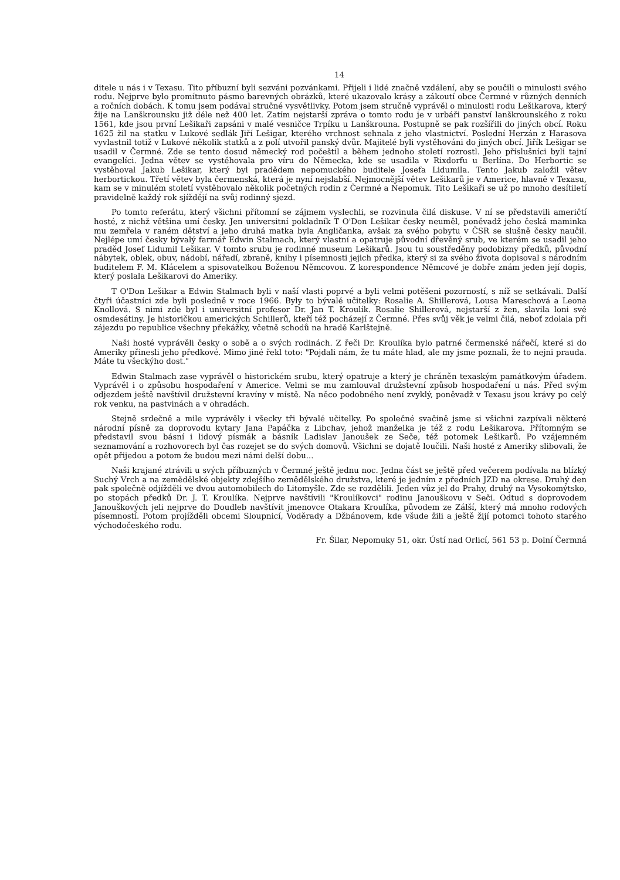14
ditele u nás i v Texasu. Tito příbuzní byli sezváni pozvánkami. Přijeli i lidé značně vzdálení, aby se poučili o minulosti svého rodu. Nejprve bylo promítnuto pásmo barevných obrázků, které ukazovalo krásy a zákoutí obce Čermné v různých denních a ročních dobách. K tomu jsem podával stručné vysvětlivky. Potom jsem stručně vyprávěl o minulosti rodu Lešikarova, který žije na Lanškrounsku již déle než 400 let. Zatím nejstarší zpráva o tomto rodu je v urbáři panství lanškrounského z roku 1561, kde jsou první Lešikaři zapsáni v malé vesničce Trpíku u Lanškrouna. Postupně se pak rozšířili do jiných obcí. Roku 1625 žil na statku v Lukové sedlák Jiří Lešigar, kterého vrchnost sehnala z jeho vlastnictví. Poslední Herzán z Harasova vyvlastnil totiž v Lukové několik statků a z polí utvořil panský dvůr. Majitelé byli vystěhováni do jiných obcí. Jiřík Lešigar se usadil v Čermné. Zde se tento dosud německý rod počeštil a během jednoho století rozrostl. Jeho příslušníci byli tajní evangelíci. Jedna větev se vystěhovala pro víru do Německa, kde se usadila v Rixdorfu u Berlína. Do Herbortic se vystěhoval Jakub Lešikar, který byl pradědem nepomuckého buditele Josefa Lidumila. Tento Jakub založil větev herbortickou. Třetí větev byla čermenská, která je nyní nejslabší. Nejmocnější větev Lešikarů je v Americe, hlavně v Texasu, kam se v minulém století vystěhovalo několik početných rodin z Čermné a Nepomuk. Tito Lešikaři se už po mnoho desítiletí pravidelně každý rok sjíždějí na svůj rodinný sjezd.
Po tomto referátu, který všichni přítomní se zájmem vyslechli, se rozvinula čilá diskuse. V ní se představili američtí hosté, z nichž většina umí česky. Jen universitní pokladník T O'Don Lešikar česky neuměl, poněvadž jeho česká maminka mu zemřela v raném dětství a jeho druhá matka byla Angličanka, avšak za svého pobytu v ČSR se slušně česky naučil. Nejlépe umí česky bývalý farmář Edwin Stalmach, který vlastní a opatruje původní dřevěný srub, ve kterém se usadil jeho praděd Josef Lidumil Lešikar. V tomto srubu je rodinné museum Lešikarů. Jsou tu soustředěny podobizny předků, původní nábytek, oblek, obuv, nádobí, nářadí, zbraně, knihy i písemnosti jejich předka, který si za svého života dopisoval s národním buditelem F. M. Klácelem a spisovatelkou Boženou Němcovou. Z korespondence Němcové je dobře znám jeden její dopis, který poslala Lešikarovi do Ameriky.
T O'Don Lešikar a Edwin Stalmach byli v naší vlasti poprvé a byli velmi potěšeni pozorností, s níž se setkávali. Další čtyři účastníci zde byli posledně v roce 1966. Byly to bývalé učitelky: Rosalie A. Shillerová, Lousa Mareschová a Leona Knollová. S nimi zde byl i universitní profesor Dr. Jan T. Kroulík. Rosalie Shillerová, nejstarší z žen, slavila loni své osmdesátiny. Je historičkou amerických Schillerů, kteří též pocházejí z Čermné. Přes svůj věk je velmi čilá, neboť zdolala při zájezdu po republice všechny překážky, včetně schodů na hradě Karlštejně.
Naši hosté vyprávěli česky o sobě a o svých rodinách. Z řeči Dr. Kroulíka bylo patrné čermenské nářečí, které si do Ameriky přinesli jeho předkové. Mimo jiné řekl toto: "Pojdali nám, že tu máte hlad, ale my jsme poznali, že to nejni prauda. Máte tu všeckýho dost."
Edwin Stalmach zase vyprávěl o historickém srubu, který opatruje a který je chráněn texaským památkovým úřadem. Vyprávěl i o způsobu hospodaření v Americe. Velmi se mu zamlouval družstevní způsob hospodaření u nás. Před svým odjezdem ještě navštívil družstevní kravíny v místě. Na něco podobného není zvyklý, poněvadž v Texasu jsou krávy po celý rok venku, na pastvinách a v ohradách.
Stejně srdečně a mile vyprávěly i všecky tři bývalé učitelky. Po společné svačině jsme si všichni zazpívali některé národní písně za doprovodu kytary Jana Papáčka z Libchav, jehož manželka je též z rodu Lešikarova. Přítomným se představil svou básní i lidový písmák a básník Ladislav Janoušek ze Seče, též potomek Lešikarů. Po vzájemném seznamování a rozhovorech byl čas rozejet se do svých domovů. Všichni se dojatě loučili. Naši hosté z Ameriky slibovali, že opět přijedou a potom že budou mezi námi delší dobu...
Naši krajané ztrávili u svých příbuzných v Čermné ještě jednu noc. Jedna část se ještě před večerem podívala na blízký Suchý Vrch a na zemědělské objekty zdejšího zemědělského družstva, které je jedním z předních JZD na okrese. Druhý den pak společně odjížděli ve dvou automobilech do Litomyšle. Zde se rozdělili. Jeden vůz jel do Prahy, druhý na Vysokomýtsko, po stopách předků Dr. J. T. Kroulíka. Nejprve navštívili "Kroulíkovci" rodinu Janouškovu v Seči. Odtud s doprovodem Janouškových jeli nejprve do Doudleb navštívit jmenovce Otakara Kroulíka, původem ze Zálší, který má mnoho rodových písemností. Potom projížděli obcemi Sloupnicí, Voděrady a Džbánovem, kde všude žili a ještě žijí potomci tohoto starého východočeského rodu.
Fr. Šilar, Nepomuky 51, okr. Ústí nad Orlicí, 561 53 p. Dolní Čermná